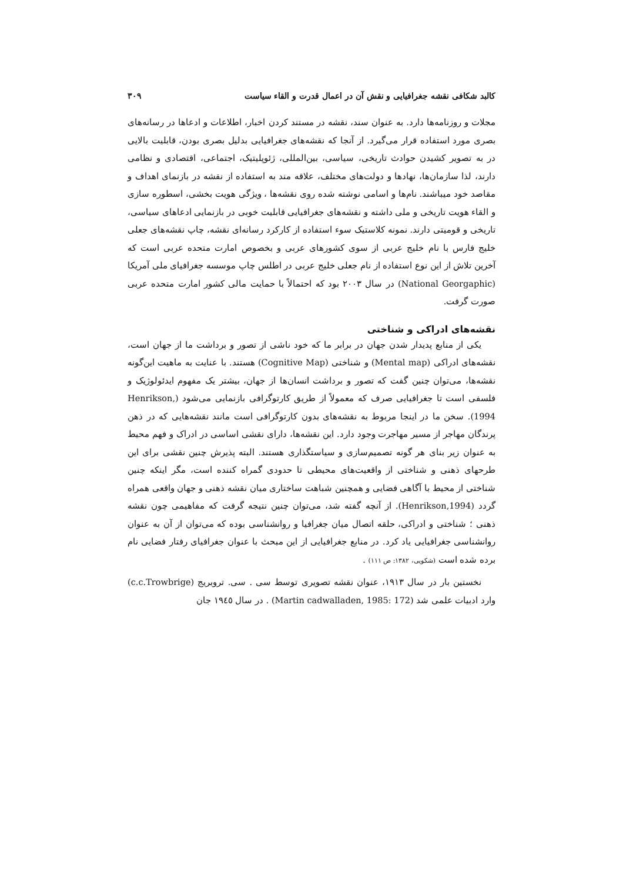کالبد شکافی نقشه جغرافیایی و نقش آن در اعمال قدرت و القاء سیاست ۳۰۹
مجلات و روزنامه‌ها دارد. به عنوان سند، نقشه در مستند کردن اخبار، اطلاعات و ادعاها در رسانه‌های بصری مورد استفاده قرار می‌گیرد. از آنجا که نقشه‌های جغرافیایی بدلیل بصری بودن، قابلیت بالایی در به تصویر کشیدن حوادث تاریخی، سیاسی، بین‌المللی، ژئوپلیتیک، اجتماعی، اقتصادی و نظامی دارند، لذا سازمان‌ها، نهادها و دولت‌های مختلف، علاقه مند به استفاده از نقشه در بازنمای اهداف و مقاصد خود میباشند. نام‌ها و اسامی نوشته شده روی نقشه‌ها ، ویژگی هویت بخشی، اسطوره سازی و القاء هویت تاریخی و ملی داشته و نقشه‌های جغرافیایی قابلیت خوبی در بازنمایی ادعاهای سیاسی، تاریخی و قومیتی دارند. نمونه کلاستیک سوء استفاده از کارکرد رسانه‌ای نقشه، چاپ نقشه‌های جعلی خلیج فارس با نام خلیج عربی از سوی کشورهای عربی و بخصوص امارت متحده عربی است که آخرین تلاش از این نوع استفاده از نام جعلی خلیج عربی در اطلس چاپ موسسه جغرافیای ملی آمریکا (National Georgaphic) در سال ۲۰۰۳ بود که احتمالاً با حمایت مالی کشور امارت متحده عربی صورت گرفت.
نقشه‌های ادراکی و شناختی
یکی از منابع پدیدار شدن جهان در برابر ما که خود ناشی از تصور و برداشت ما از جهان است، نقشه‌های ادراکی (Mental map) و شناختی (Cognitive Map) هستند. با عنایت به ماهیت این‌گونه نقشه‌ها، می‌توان چنین گفت که تصور و برداشت انسان‌ها از جهان، بیشتر یک مفهوم ایدئولوژیک و فلسفی است تا جغرافیایی صرف که معمولاً از طریق کارتوگرافی بازنمایی می‌شود (Henrikson, 1994). سخن ما در اینجا مربوط به نقشه‌های بدون کارتوگرافی است مانند نقشه‌هایی که در ذهن پرندگان مهاجر از مسیر مهاجرت وجود دارد. این نقشه‌ها، دارای نقشی اساسی در ادراک و فهم محیط به عنوان زیر بنای هر گونه تصمیم‌سازی و سیاستگذاری هستند. البته پذیرش چنین نقشی برای این طرحهای ذهنی و شناختی از واقعیت‌های محیطی تا حدودی گمراه کننده است، مگر اینکه چنین شناختی از محیط با آگاهی فضایی و همچنین شباهت ساختاری میان نقشه ذهنی و جهان واقعی همراه گردد (Henrikson,1994). از آنچه گفته شد، می‌توان چنین نتیجه گرفت که مفاهیمی چون نقشه ذهنی ؛ شناختی و ادراکی، حلقه اتصال میان جغرافیا و روانشناسی بوده که می‌توان از آن به عنوان روانشناسی جغرافیایی یاد کرد. در منابع جغرافیایی از این مبحث با عنوان جغرافیای رفتار فضایی نام برده شده است (شکویی، ۱۳۸۲: ص ۱۱۱) .
نخستین بار در سال ۱۹۱۳، عنوان نقشه تصویری توسط سی . سی. تروبریج (c.c.Trowbrige) وارد ادبیات علمی شد (Martin cadwalladen, 1985: 172) . در سال ۱۹٤٥ جان